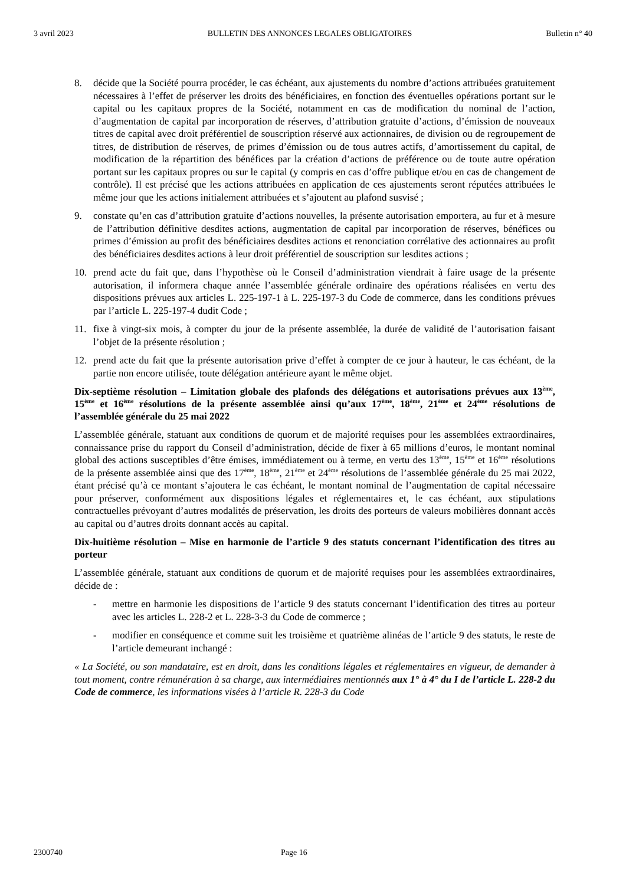3 avril 2023 BULLETIN DES ANNONCES LEGALES OBLIGATOIRES Bulletin n° 40
8. décide que la Société pourra procéder, le cas échéant, aux ajustements du nombre d’actions attribuées gratuitement nécessaires à l’effet de préserver les droits des bénéficiaires, en fonction des éventuelles opérations portant sur le capital ou les capitaux propres de la Société, notamment en cas de modification du nominal de l’action, d’augmentation de capital par incorporation de réserves, d’attribution gratuite d’actions, d’émission de nouveaux titres de capital avec droit préférentiel de souscription réservé aux actionnaires, de division ou de regroupement de titres, de distribution de réserves, de primes d’émission ou de tous autres actifs, d’amortissement du capital, de modification de la répartition des bénéfices par la création d’actions de préférence ou de toute autre opération portant sur les capitaux propres ou sur le capital (y compris en cas d’offre publique et/ou en cas de changement de contrôle). Il est précisé que les actions attribuées en application de ces ajustements seront réputées attribuées le même jour que les actions initialement attribuées et s’ajoutent au plafond susvisé ;
9. constate qu’en cas d’attribution gratuite d’actions nouvelles, la présente autorisation emportera, au fur et à mesure de l’attribution définitive desdites actions, augmentation de capital par incorporation de réserves, bénéfices ou primes d’émission au profit des bénéficiaires desdites actions et renonciation corrélative des actionnaires au profit des bénéficiaires desdites actions à leur droit préférentiel de souscription sur lesdites actions ;
10. prend acte du fait que, dans l’hypothèse où le Conseil d’administration viendrait à faire usage de la présente autorisation, il informera chaque année l’assemblée générale ordinaire des opérations réalisées en vertu des dispositions prévues aux articles L. 225-197-1 à L. 225-197-3 du Code de commerce, dans les conditions prévues par l’article L. 225-197-4 dudit Code ;
11. fixe à vingt-six mois, à compter du jour de la présente assemblée, la durée de validité de l’autorisation faisant l’objet de la présente résolution ;
12. prend acte du fait que la présente autorisation prive d’effet à compter de ce jour à hauteur, le cas échéant, de la partie non encore utilisée, toute délégation antérieure ayant le même objet.
Dix-septième résolution – Limitation globale des plafonds des délégations et autorisations prévues aux 13<sup>ème</sup>, 15<sup>ème</sup> et 16<sup>ème</sup> résolutions de la présente assemblée ainsi qu’aux 17<sup>ème</sup>, 18<sup>ème</sup>, 21<sup>ème</sup> et 24<sup>ème</sup> résolutions de l’assemblée générale du 25 mai 2022
L’assemblée générale, statuant aux conditions de quorum et de majorité requises pour les assemblées extraordinaires, connaissance prise du rapport du Conseil d’administration, décide de fixer à 65 millions d’euros, le montant nominal global des actions susceptibles d’être émises, immédiatement ou à terme, en vertu des 13<sup>ème</sup>, 15<sup>ème</sup> et 16<sup>ème</sup> résolutions de la présente assemblée ainsi que des 17<sup>ème</sup>, 18<sup>ème</sup>, 21<sup>ème</sup> et 24<sup>ème</sup> résolutions de l’assemblée générale du 25 mai 2022, étant précisé qu’à ce montant s’ajoutera le cas échéant, le montant nominal de l’augmentation de capital nécessaire pour préserver, conformément aux dispositions légales et réglementaires et, le cas échéant, aux stipulations contractuelles prévoyant d’autres modalités de préservation, les droits des porteurs de valeurs mobilières donnant accès au capital ou d’autres droits donnant accès au capital.
Dix-huitième résolution – Mise en harmonie de l’article 9 des statuts concernant l’identification des titres au porteur
L’assemblée générale, statuant aux conditions de quorum et de majorité requises pour les assemblées extraordinaires, décide de :
- mettre en harmonie les dispositions de l’article 9 des statuts concernant l’identification des titres au porteur avec les articles L. 228-2 et L. 228-3-3 du Code de commerce ;
- modifier en conséquence et comme suit les troisième et quatrième alinéas de l’article 9 des statuts, le reste de l’article demeurant inchangé :
« La Société, ou son mandataire, est en droit, dans les conditions légales et réglementaires en vigueur, de demander à tout moment, contre rémunération à sa charge, aux intermédiaires mentionnés aux 1° à 4° du I de l’article L. 228-2 du Code de commerce, les informations visées à l’article R. 228-3 du Code
2300740 Page 16